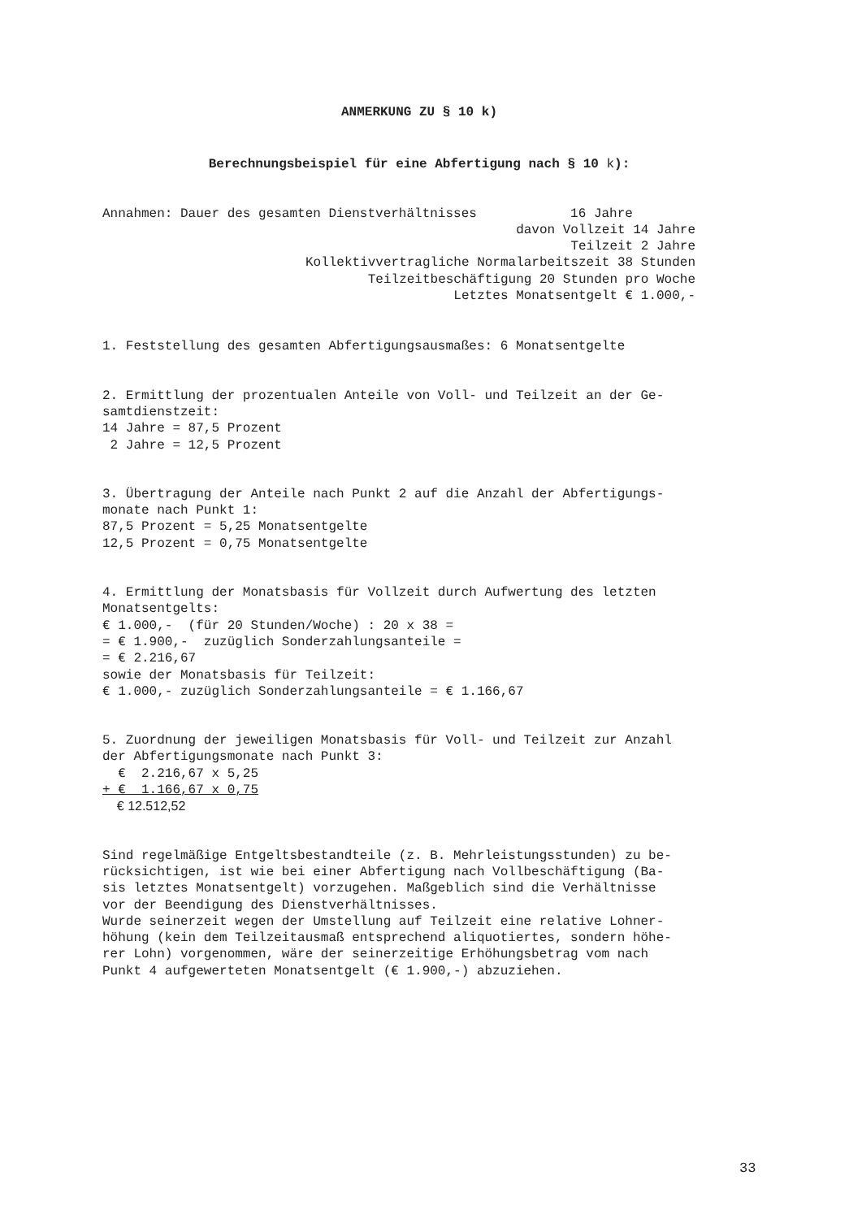ANMERKUNG ZU § 10 k)
Berechnungsbeispiel für eine Abfertigung nach § 10 k):
Annahmen: Dauer des gesamten Dienstverhältnisses 16 Jahre
davon Vollzeit 14 Jahre
Teilzeit 2 Jahre
Kollektivvertragliche Normalarbeitszeit 38 Stunden
Teilzeitbeschäftigung 20 Stunden pro Woche
Letztes Monatsentgelt € 1.000,-
1. Feststellung des gesamten Abfertigungsausmaßes: 6 Monatsentgelte
2. Ermittlung der prozentualen Anteile von Voll- und Teilzeit an der Ge- samtdienstzeit: 14 Jahre = 87,5 Prozent 2 Jahre = 12,5 Prozent
3. Übertragung der Anteile nach Punkt 2 auf die Anzahl der Abfertigungs- monate nach Punkt 1: 87,5 Prozent = 5,25 Monatsentgelte 12,5 Prozent = 0,75 Monatsentgelte
4. Ermittlung der Monatsbasis für Vollzeit durch Aufwertung des letzten Monatsentgelts: € 1.000,- (für 20 Stunden/Woche) : 20 x 38 = = € 1.900,- zuzüglich Sonderzahlungsanteile = = € 2.216,67 sowie der Monatsbasis für Teilzeit: € 1.000,- zuzüglich Sonderzahlungsanteile = € 1.166,67
5. Zuordnung der jeweiligen Monatsbasis für Voll- und Teilzeit zur Anzahl der Abfertigungsmonate nach Punkt 3: € 2.216,67 x 5,25
+ € 1.166,67 x 0,75
€ 12.512,52
Sind regelmäßige Entgeltsbestandteile (z. B. Mehrleistungsstunden) zu be- rücksichtigen, ist wie bei einer Abfertigung nach Vollbeschäftigung (Ba- sis letztes Monatsentgelt) vorzugehen. Maßgeblich sind die Verhältnisse vor der Beendigung des Dienstverhältnisses. Wurde seinerzeit wegen der Umstellung auf Teilzeit eine relative Lohner- höhung (kein dem Teilzeitausmaß entsprechend aliquotiertes, sondern höhe- rer Lohn) vorgenommen, wäre der seinerzeitige Erhöhungsbetrag vom nach Punkt 4 aufgewerteten Monatsentgelt (€ 1.900,-) abzuziehen.
33